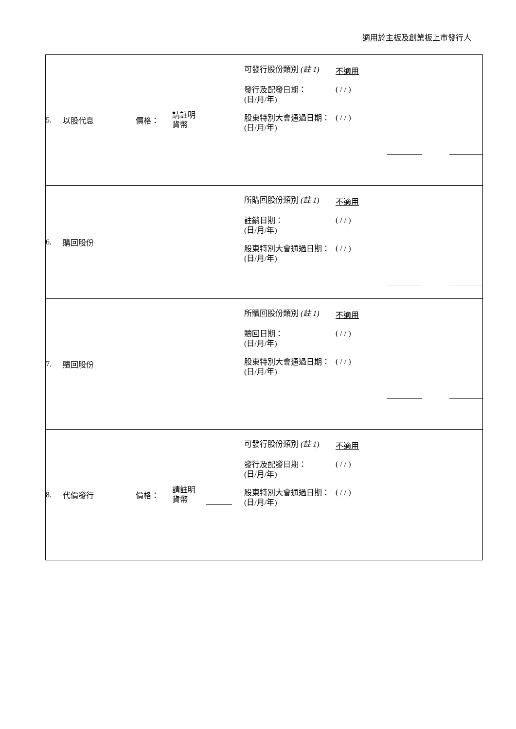適用於主板及創業板上市發行人
| 5. 以股代息 價格： 請註明 貨幣 可發行股份類別 (註 1) 不適用 發行及配發日期： (日/月/年) ( / / ) 股東特別大會通過日期： (日/月/年) ( / / ) |
| 6. 購回股份 所購回股份類別 (註 1) 不適用 註銷日期： (日/月/年) ( / / ) 股東特別大會通過日期： (日/月/年) ( / / ) |
| 7. 贖回股份 所贖回股份類別 (註 1) 不適用 贖回日期： (日/月/年) ( / / ) 股東特別大會通過日期： (日/月/年) ( / / ) |
| 8. 代價發行 價格： 請註明 貨幣 可發行股份類別 (註 1) 不適用 發行及配發日期： (日/月/年) ( / / ) 股東特別大會通過日期： (日/月/年) ( / / ) |